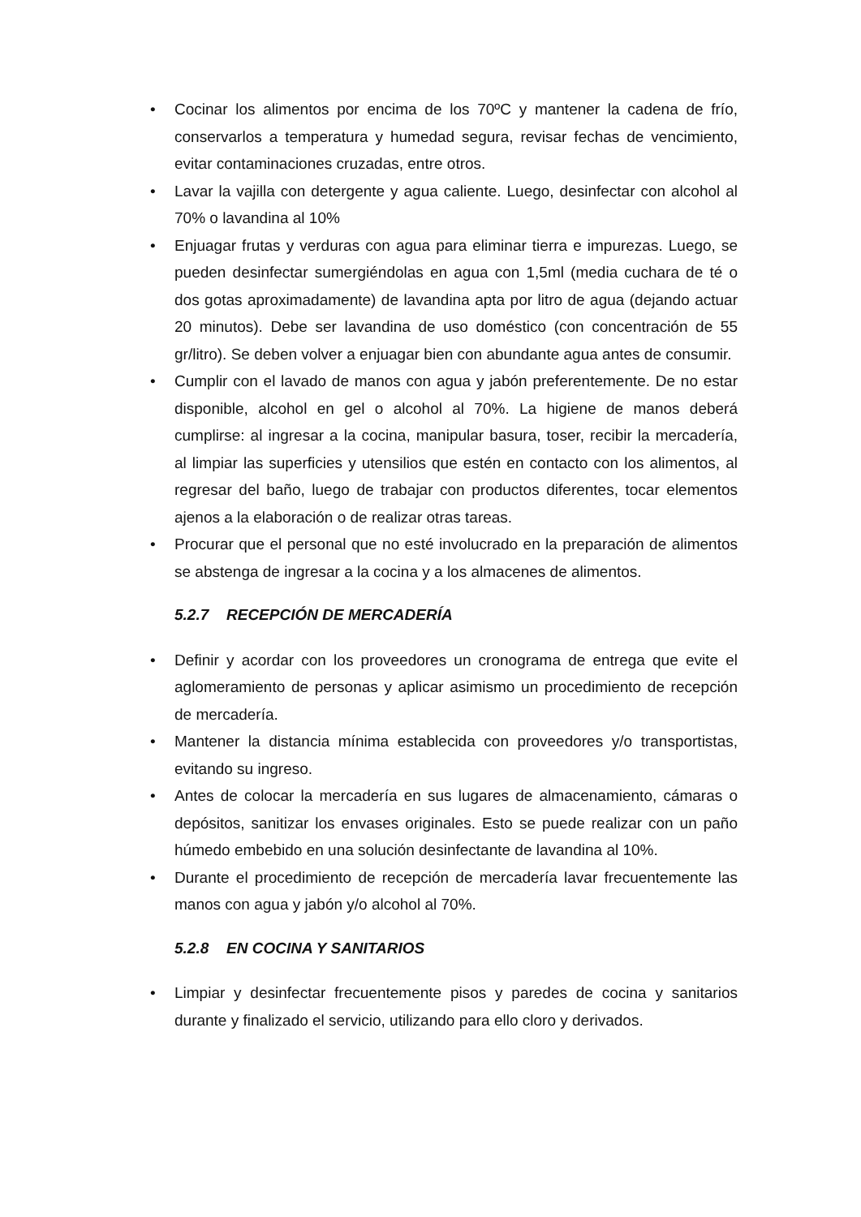• Cocinar los alimentos por encima de los 70ºC y mantener la cadena de frío, conservarlos a temperatura y humedad segura, revisar fechas de vencimiento, evitar contaminaciones cruzadas, entre otros.
• Lavar la vajilla con detergente y agua caliente. Luego, desinfectar con alcohol al 70% o lavandina al 10%
• Enjuagar frutas y verduras con agua para eliminar tierra e impurezas. Luego, se pueden desinfectar sumergiéndolas en agua con 1,5ml (media cuchara de té o dos gotas aproximadamente) de lavandina apta por litro de agua (dejando actuar 20 minutos). Debe ser lavandina de uso doméstico (con concentración de 55 gr/litro). Se deben volver a enjuagar bien con abundante agua antes de consumir.
• Cumplir con el lavado de manos con agua y jabón preferentemente. De no estar disponible, alcohol en gel o alcohol al 70%. La higiene de manos deberá cumplirse: al ingresar a la cocina, manipular basura, toser, recibir la mercadería, al limpiar las superficies y utensilios que estén en contacto con los alimentos, al regresar del baño, luego de trabajar con productos diferentes, tocar elementos ajenos a la elaboración o de realizar otras tareas.
• Procurar que el personal que no esté involucrado en la preparación de alimentos se abstenga de ingresar a la cocina y a los almacenes de alimentos.
5.2.7 RECEPCIÓN DE MERCADERÍA
• Definir y acordar con los proveedores un cronograma de entrega que evite el aglomeramiento de personas y aplicar asimismo un procedimiento de recepción de mercadería.
• Mantener la distancia mínima establecida con proveedores y/o transportistas, evitando su ingreso.
• Antes de colocar la mercadería en sus lugares de almacenamiento, cámaras o depósitos, sanitizar los envases originales. Esto se puede realizar con un paño húmedo embebido en una solución desinfectante de lavandina al 10%.
• Durante el procedimiento de recepción de mercadería lavar frecuentemente las manos con agua y jabón y/o alcohol al 70%.
5.2.8 EN COCINA Y SANITARIOS
• Limpiar y desinfectar frecuentemente pisos y paredes de cocina y sanitarios durante y finalizado el servicio, utilizando para ello cloro y derivados.